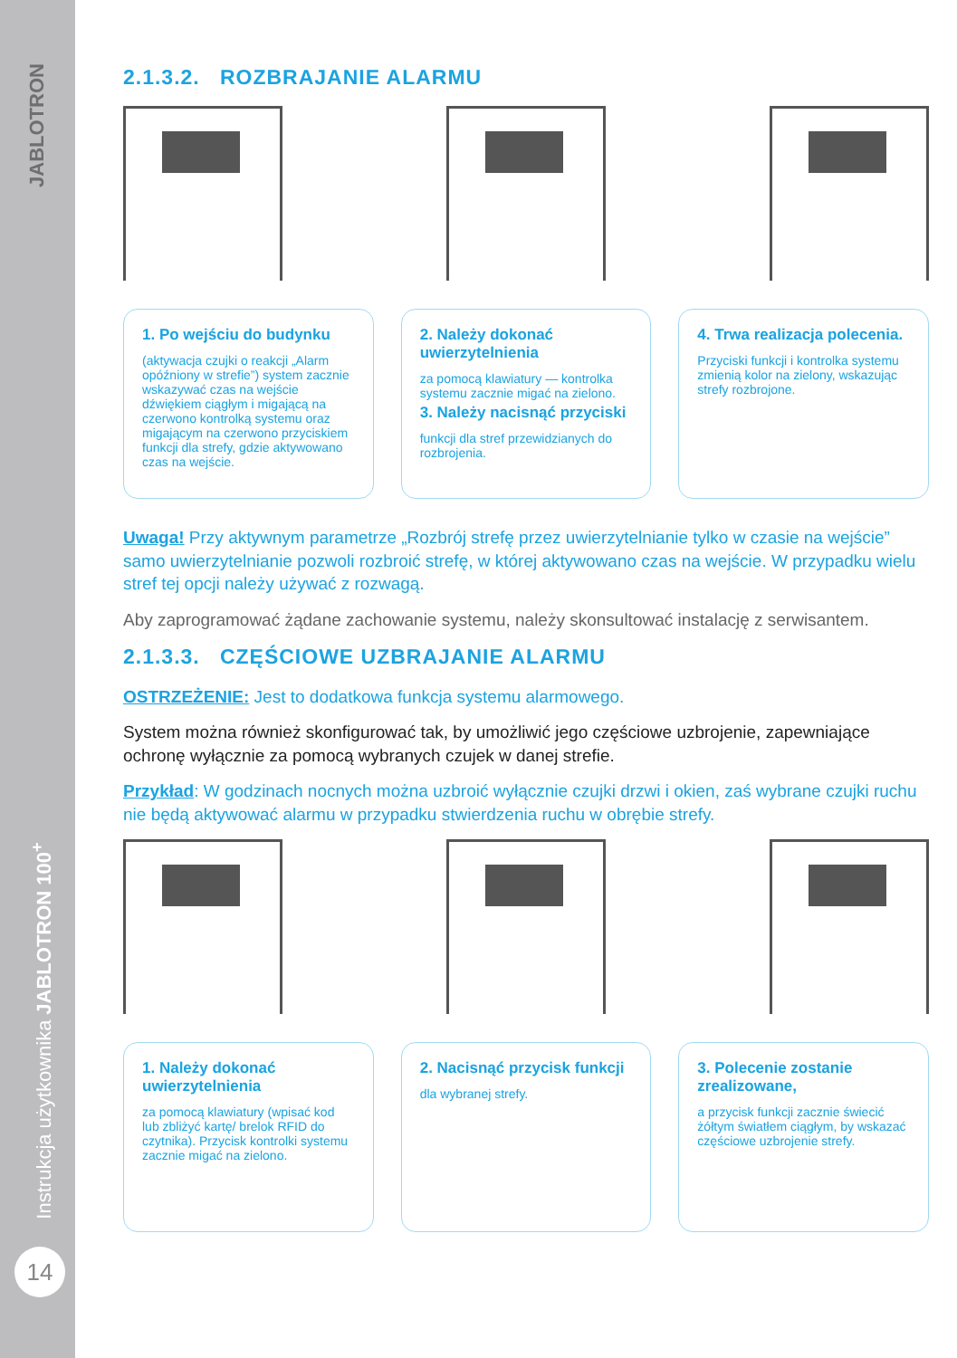JABLOTRON
Instrukcja użytkownika JABLOTRON 100<sup>+</sup>
14
2.1.3.2. ROZBRAJANIE ALARMU
1. Po wejściu do budynku
(aktywacja czujki o reakcji „Alarm opóźniony w strefie”) system zacznie wskazywać czas na wejście dźwiękiem ciągłym i migającą na czerwono kontrolką systemu oraz migającym na czerwono przyciskiem funkcji dla strefy, gdzie aktywowano czas na wejście.
2. Należy dokonać uwierzytelnienia
za pomocą klawiatury — kontrolka systemu zacznie migać na zielono.
3. Należy nacisnąć przyciski
funkcji dla stref przewidzianych do rozbrojenia.
4. Trwa realizacja polecenia.
Przyciski funkcji i kontrolka systemu zmienią kolor na zielony, wskazując strefy rozbrojone.
Uwaga! Przy aktywnym parametrze „Rozbrój strefę przez uwierzytelnianie tylko w czasie na wejście” samo uwierzytelnianie pozwoli rozbroić strefę, w której aktywowano czas na wejście. W przypadku wielu stref tej opcji należy używać z rozwagą.
Aby zaprogramować żądane zachowanie systemu, należy skonsultować instalację z serwisantem.
2.1.3.3. CZĘŚCIOWE UZBRAJANIE ALARMU
OSTRZEŻENIE: Jest to dodatkowa funkcja systemu alarmowego.
System można również skonfigurować tak, by umożliwić jego częściowe uzbrojenie, zapewniające ochronę wyłącznie za pomocą wybranych czujek w danej strefie.
Przykład: W godzinach nocnych można uzbroić wyłącznie czujki drzwi i okien, zaś wybrane czujki ruchu nie będą aktywować alarmu w przypadku stwierdzenia ruchu w obrębie strefy.
1. Należy dokonać uwierzytelnienia
za pomocą klawiatury (wpisać kod lub zbliżyć kartę/ brelok RFID do czytnika). Przycisk kontrolki systemu zacznie migać na zielono.
2. Nacisnąć przycisk funkcji
dla wybranej strefy.
3. Polecenie zostanie zrealizowane,
a przycisk funkcji zacznie świecić żółtym światłem ciągłym, by wskazać częściowe uzbrojenie strefy.